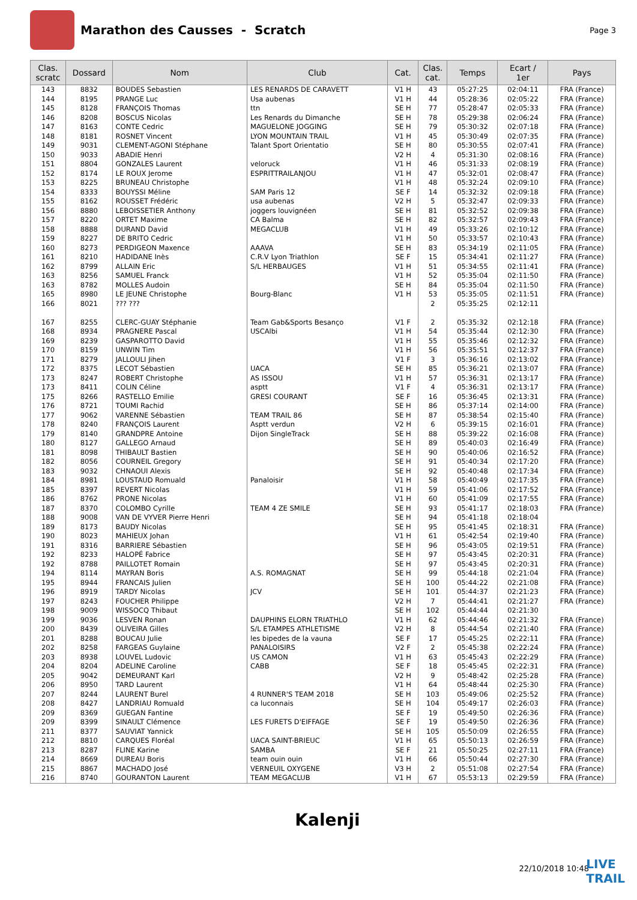Marathon des Causses - Scratch
Page 3
| Clas. scratc | Dossard | Nom | Club | Cat. | Clas. cat. | Temps | Ecart / 1er | Pays |
| --- | --- | --- | --- | --- | --- | --- | --- | --- |
| 143 | 8832 | BOUDES Sebastien | LES RENARDS DE CARAVETT | V1 H | 43 | 05:27:25 | 02:04:11 | FRA (France) |
| 144 | 8195 | PRANGE Luc | Usa aubenas | V1 H | 44 | 05:28:36 | 02:05:22 | FRA (France) |
| 145 | 8128 | FRANÇOIS Thomas | ttn | SE H | 77 | 05:28:47 | 02:05:33 | FRA (France) |
| 146 | 8208 | BOSCUS Nicolas | Les Renards du Dimanche | SE H | 78 | 05:29:38 | 02:06:24 | FRA (France) |
| 147 | 8163 | CONTE Cedric | MAGUELONE JOGGING | SE H | 79 | 05:30:32 | 02:07:18 | FRA (France) |
| 148 | 8181 | ROSNET Vincent | LYON MOUNTAIN TRAIL | V1 H | 45 | 05:30:49 | 02:07:35 | FRA (France) |
| 149 | 9031 | CLEMENT-AGONI Stéphane | Talant Sport Orientatio | SE H | 80 | 05:30:55 | 02:07:41 | FRA (France) |
| 150 | 9033 | ABADIE Henri | | V2 H | 4 | 05:31:30 | 02:08:16 | FRA (France) |
| 151 | 8804 | GONZALES Laurent | veloruck | V1 H | 46 | 05:31:33 | 02:08:19 | FRA (France) |
| 152 | 8174 | LE ROUX Jerome | ESPRITTRAILANJOU | V1 H | 47 | 05:32:01 | 02:08:47 | FRA (France) |
| 153 | 8225 | BRUNEAU Christophe | | V1 H | 48 | 05:32:24 | 02:09:10 | FRA (France) |
| 154 | 8333 | BOUYSSI Méline | SAM Paris 12 | SE F | 14 | 05:32:32 | 02:09:18 | FRA (France) |
| 155 | 8162 | ROUSSET Frédéric | usa aubenas | V2 H | 5 | 05:32:47 | 02:09:33 | FRA (France) |
| 156 | 8880 | LEBOISSETIER Anthony | joggers louvignéen | SE H | 81 | 05:32:52 | 02:09:38 | FRA (France) |
| 157 | 8220 | ORTET Maxime | CA Balma | SE H | 82 | 05:32:57 | 02:09:43 | FRA (France) |
| 158 | 8888 | DURAND David | MEGACLUB | V1 H | 49 | 05:33:26 | 02:10:12 | FRA (France) |
| 159 | 8227 | DE BRITO Cedric | | V1 H | 50 | 05:33:57 | 02:10:43 | FRA (France) |
| 160 | 8273 | PERDIGEON Maxence | AAAVA | SE H | 83 | 05:34:19 | 02:11:05 | FRA (France) |
| 161 | 8210 | HADIDANE Inès | C.R.V Lyon Triathlon | SE F | 15 | 05:34:41 | 02:11:27 | FRA (France) |
| 162 | 8799 | ALLAIN Eric | S/L HERBAUGES | V1 H | 51 | 05:34:55 | 02:11:41 | FRA (France) |
| 163 | 8256 | SAMUEL Franck | | V1 H | 52 | 05:35:04 | 02:11:50 | FRA (France) |
| 163 | 8782 | MOLLES Audoin | | SE H | 84 | 05:35:04 | 02:11:50 | FRA (France) |
| 165 | 8980 | LE JEUNE Christophe | Bourg-Blanc | V1 H | 53 | 05:35:05 | 02:11:51 | FRA (France) |
| 166 | 8021 | ??? ??? | | | 2 | 05:35:25 | 02:12:11 | |
| 167 | 8255 | CLERC-GUAY Stéphanie | Team Gab&Sports Besanço | V1 F | 2 | 05:35:32 | 02:12:18 | FRA (France) |
| 168 | 8934 | PRAGNERE Pascal | USCAlbi | V1 H | 54 | 05:35:44 | 02:12:30 | FRA (France) |
| 169 | 8239 | GASPAROTTO David | | V1 H | 55 | 05:35:46 | 02:12:32 | FRA (France) |
| 170 | 8159 | UNWIN Tim | | V1 H | 56 | 05:35:51 | 02:12:37 | FRA (France) |
| 171 | 8279 | JALLOULI Jihen | | V1 F | 3 | 05:36:16 | 02:13:02 | FRA (France) |
| 172 | 8375 | LECOT Sébastien | UACA | SE H | 85 | 05:36:21 | 02:13:07 | FRA (France) |
| 173 | 8247 | ROBERT Christophe | AS ISSOU | V1 H | 57 | 05:36:31 | 02:13:17 | FRA (France) |
| 173 | 8411 | COLIN Céline | asptt | V1 F | 4 | 05:36:31 | 02:13:17 | FRA (France) |
| 175 | 8266 | RASTELLO Emilie | GRESI COURANT | SE F | 16 | 05:36:45 | 02:13:31 | FRA (France) |
| 176 | 8721 | TOUMI Rachid | | SE H | 86 | 05:37:14 | 02:14:00 | FRA (France) |
| 177 | 9062 | VARENNE Sébastien | TEAM TRAIL 86 | SE H | 87 | 05:38:54 | 02:15:40 | FRA (France) |
| 178 | 8240 | FRANÇOIS Laurent | Asptt verdun | V2 H | 6 | 05:39:15 | 02:16:01 | FRA (France) |
| 179 | 8140 | GRANDPRE Antoine | Dijon SingleTrack | SE H | 88 | 05:39:22 | 02:16:08 | FRA (France) |
| 180 | 8127 | GALLEGO Arnaud | | SE H | 89 | 05:40:03 | 02:16:49 | FRA (France) |
| 181 | 8098 | THIBAULT Bastien | | SE H | 90 | 05:40:06 | 02:16:52 | FRA (France) |
| 182 | 8056 | COURNEIL Gregory | | SE H | 91 | 05:40:34 | 02:17:20 | FRA (France) |
| 183 | 9032 | CHNAOUI Alexis | | SE H | 92 | 05:40:48 | 02:17:34 | FRA (France) |
| 184 | 8981 | LOUSTAUD Romuald | Panaloisir | V1 H | 58 | 05:40:49 | 02:17:35 | FRA (France) |
| 185 | 8397 | REVERT Nicolas | | V1 H | 59 | 05:41:06 | 02:17:52 | FRA (France) |
| 186 | 8762 | PRONE Nicolas | | V1 H | 60 | 05:41:09 | 02:17:55 | FRA (France) |
| 187 | 8370 | COLOMBO Cyrille | TEAM 4 ZE SMILE | SE H | 93 | 05:41:17 | 02:18:03 | FRA (France) |
| 188 | 9008 | VAN DE VYVER Pierre Henri | | SE H | 94 | 05:41:18 | 02:18:04 | |
| 189 | 8173 | BAUDY Nicolas | | SE H | 95 | 05:41:45 | 02:18:31 | FRA (France) |
| 190 | 8023 | MAHIEUX Johan | | V1 H | 61 | 05:42:54 | 02:19:40 | FRA (France) |
| 191 | 8316 | BARRIERE Sébastien | | SE H | 96 | 05:43:05 | 02:19:51 | FRA (France) |
| 192 | 8233 | HALOPÉ Fabrice | | SE H | 97 | 05:43:45 | 02:20:31 | FRA (France) |
| 192 | 8788 | PAILLOTET Romain | | SE H | 97 | 05:43:45 | 02:20:31 | FRA (France) |
| 194 | 8114 | MAYRAN Boris | A.S. ROMAGNAT | SE H | 99 | 05:44:18 | 02:21:04 | FRA (France) |
| 195 | 8944 | FRANCAIS Julien | | SE H | 100 | 05:44:22 | 02:21:08 | FRA (France) |
| 196 | 8919 | TARDY Nicolas | JCV | SE H | 101 | 05:44:37 | 02:21:23 | FRA (France) |
| 197 | 8243 | FOUCHER Philippe | | V2 H | 7 | 05:44:41 | 02:21:27 | FRA (France) |
| 198 | 9009 | WISSOCQ Thibaut | | SE H | 102 | 05:44:44 | 02:21:30 | |
| 199 | 9036 | LESVEN Ronan | DAUPHINS ELORN TRIATHLO | V1 H | 62 | 05:44:46 | 02:21:32 | FRA (France) |
| 200 | 8439 | OLIVEIRA Gilles | S/L ETAMPES ATHLETISME | V2 H | 8 | 05:44:54 | 02:21:40 | FRA (France) |
| 201 | 8288 | BOUCAU Julie | les bipedes de la vauna | SE F | 17 | 05:45:25 | 02:22:11 | FRA (France) |
| 202 | 8258 | FARGEAS Guylaine | PANALOISIRS | V2 F | 2 | 05:45:38 | 02:22:24 | FRA (France) |
| 203 | 8938 | LOUVEL Ludovic | US CAMON | V1 H | 63 | 05:45:43 | 02:22:29 | FRA (France) |
| 204 | 8204 | ADELINE Caroline | CABB | SE F | 18 | 05:45:45 | 02:22:31 | FRA (France) |
| 205 | 9042 | DEMEURANT Karl | | V2 H | 9 | 05:48:42 | 02:25:28 | FRA (France) |
| 206 | 8950 | TARD Laurent | | V1 H | 64 | 05:48:44 | 02:25:30 | FRA (France) |
| 207 | 8244 | LAURENT Burel | 4 RUNNER'S TEAM 2018 | SE H | 103 | 05:49:06 | 02:25:52 | FRA (France) |
| 208 | 8427 | LANDRIAU Romuald | ca luconnais | SE H | 104 | 05:49:17 | 02:26:03 | FRA (France) |
| 209 | 8369 | GUEGAN Fantine | | SE F | 19 | 05:49:50 | 02:26:36 | FRA (France) |
| 209 | 8399 | SINAULT Clémence | LES FURETS D'EIFFAGE | SE F | 19 | 05:49:50 | 02:26:36 | FRA (France) |
| 211 | 8377 | SAUVIAT Yannick | | SE H | 105 | 05:50:09 | 02:26:55 | FRA (France) |
| 212 | 8810 | CARQUES Floréal | UACA SAINT-BRIEUC | V1 H | 65 | 05:50:13 | 02:26:59 | FRA (France) |
| 213 | 8287 | FLINE Karine | SAMBA | SE F | 21 | 05:50:25 | 02:27:11 | FRA (France) |
| 214 | 8669 | DUREAU Boris | team ouin ouin | V1 H | 66 | 05:50:44 | 02:27:30 | FRA (France) |
| 215 | 8867 | MACHADO José | VERNEUIL OXYGENE | V3 H | 2 | 05:51:08 | 02:27:54 | FRA (France) |
| 216 | 8740 | GOURANTON Laurent | TEAM MEGACLUB | V1 H | 67 | 05:53:13 | 02:29:59 | FRA (France) |
Kalenji
22/10/2018 10:48
LIVE
TRAIL